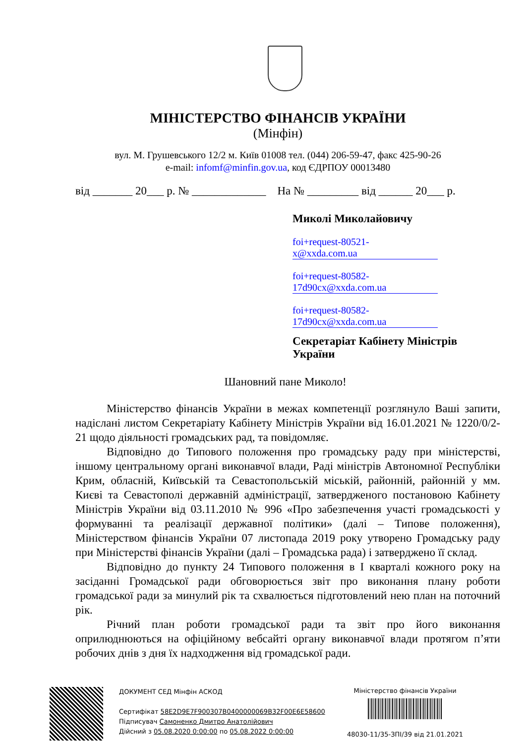МІНІСТЕРСТВО ФІНАНСІВ УКРАЇНИ
(Мінфін)
вул. М. Грушевського 12/2 м. Київ 01008 тел. (044) 206-59-47, факс 425-90-26
e-mail: infomf@minfin.gov.ua, код ЄДРПОУ 00013480
від _______ 20___ р. № _____________ На № _________ від ______ 20___ р.
Миколі Миколайовичу
foi+request-80521-
x@xxda.com.ua
foi+request-80582-
17d90cx@xxda.com.ua
foi+request-80582-
17d90cx@xxda.com.ua
Секретаріат Кабінету Міністрів України
Шановний пане Миколо!
Міністерство фінансів України в межах компетенції розглянуло Ваші запити, надіслані листом Секретаріату Кабінету Міністрів України від 16.01.2021 № 1220/0/2-21 щодо діяльності громадських рад, та повідомляє.
Відповідно до Типового положення про громадську раду при міністерстві, іншому центральному органі виконавчої влади, Раді міністрів Автономної Республіки Крим, обласній, Київській та Севастопольській міській, районній, районній у мм. Києві та Севастополі державній адміністрації, затвердженого постановою Кабінету Міністрів України від 03.11.2010 № 996 «Про забезпечення участі громадськості у формуванні та реалізації державної політики» (далі – Типове положення), Міністерством фінансів України 07 листопада 2019 року утворено Громадську раду при Міністерстві фінансів України (далі – Громадська рада) і затверджено її склад.
Відповідно до пункту 24 Типового положення в I кварталі кожного року на засіданні Громадської ради обговорюється звіт про виконання плану роботи громадської ради за минулий рік та схвалюється підготовлений нею план на поточний рік.
Річний план роботи громадської ради та звіт про його виконання оприлюднюються на офіційному вебсайті органу виконавчої влади протягом п’яти робочих днів з дня їх надходження від громадської ради.
ДОКУМЕНТ СЕД Мінфін АСКОД
Сертифікат 58E2D9E7F900307B0400000069B32F00E6E58600
Підписувач Самоненко Дмитро Анатолійович
Дійсний з 05.08.2020 0:00:00 по 05.08.2022 0:00:00
Міністерство фінансів України
48030-11/35-ЗПІ/39 від 21.01.2021